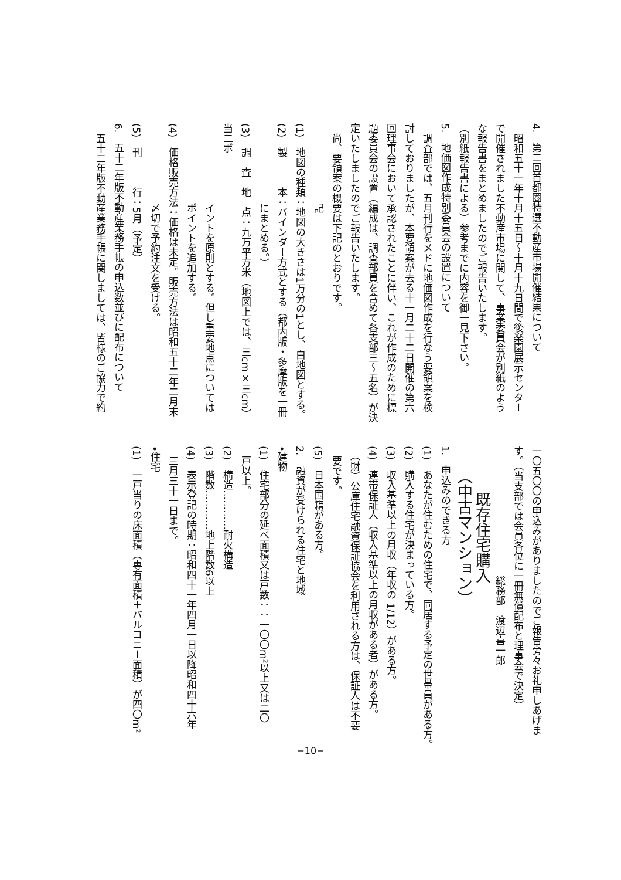4.　第二回首都圏特選不動産市場開催結果について
　昭和五十一年十月十五日～十月十九日間で後楽園展示センター
で開催されました不動産市場に関して、事業委員会が別紙のよう
な報告書をまとめましたのでご報告いたします。
（別紙報告書による）参考までに内容を御一見下さい。
5.　地価図作成特別委員会の設置について
　調査部では、五月刊行をメドに地価図作成を行なう要領案を検
討しておりましたが、本要領案が去る十一月二十二日開催の第六
回理事会において承認されたことに伴い、これが作成のために標
題委員会の設置（編成は、調査部員を含めて各支部三～五名）が決
定いたしましたのでご報告いたします。
　尚、要領案の概要は下記のとおりです。
　　　　　　　　記
(1)　地図の種類：地図の大きさは1万分の1とし、白地図とする。
(2)　製　　　本：バインダー方式とする（都内版・多摩版を一冊
　　　　　　　　にまとめる。）
(3)　調　査　地　点：九万平方米（地図上では、三cm×三cm）当二ポ
　　　　　　　　イントを原則とする。但し重要地点については
　　　　　　　　ポイントを追加する。
(4)　価格販売方法：価格は未定。販売方法は昭和五十二年二月末
　　　　　　　　〆切で予約注文を受ける。
(5)　刊　　　行：5月（予定）
6.　五十二年版不動産業務手帳の申込数並びに配布について
　五十二年版不動産業務手帳に関しましては、皆様のご協力で約
一〇五〇〇の申込みがありましたのでご報告旁々お礼申しあげま
す。（当支部では会員各位に一冊無償配布と理事会で決定）
　　　　　　　　　　　　　総務部　渡辺喜一郎
　　　既存住宅購入
　　（中古マンション）
1.　申込みのできる方
(1)　あなたが住むための住宅で、同居する予定の世帯員がある方。
(2)　購入する住宅が決まっている方。
(3)　収入基準以上の月収（年収の 1/12）がある方。
(4)　連帯保証人（収入基準以上の月収がある者）がある方。
　（財）公庫住宅融資保証協会を利用される方は、保証人は不要
　要です。
(5)　日本国籍がある方。
2.　融資が受けられる住宅と地域
•建物
(1)　住宅部分の延べ面積又は戸数：：一〇〇m²以上又は二〇
　戸以上。
(2)　構造…………耐火構造
(3)　階数…………地上階数6以上
(4)　表示登記の時期：昭和四十一年四月一日以降昭和四十六年
　三月三十一日まで。
•住宅
(1)　一戸当りの床面積（専有面積＋バルコニー面積）が四〇m²
−10−